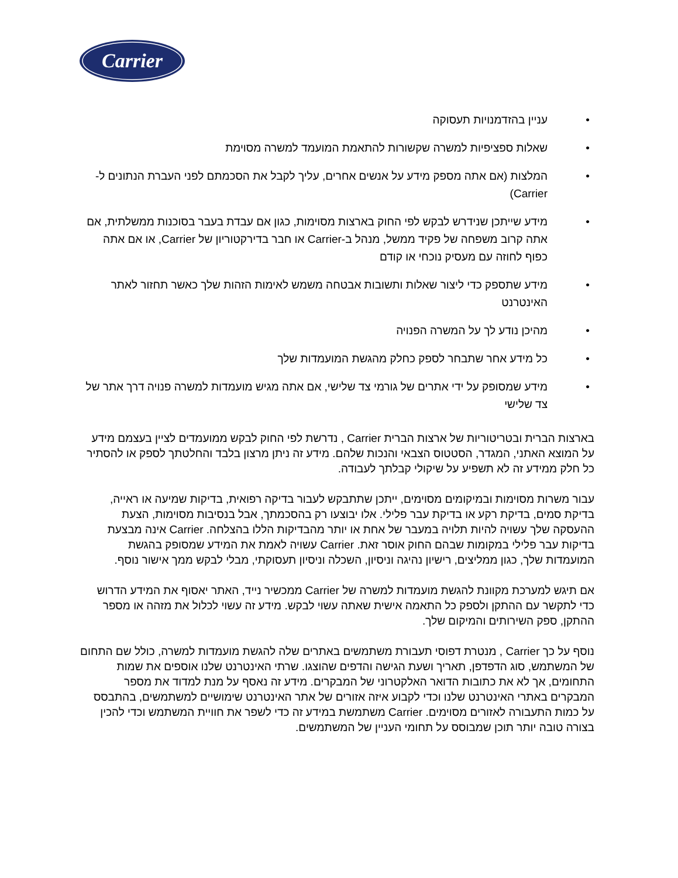Carrier
• עניין בהזדמנויות תעסוקה
• שאלות ספציפיות למשרה שקשורות להתאמת המועמד למשרה מסוימת
• המלצות (אם אתה מספק מידע על אנשים אחרים, עליך לקבל את הסכמתם לפני העברת הנתונים ל-Carrier)
• מידע שייתכן שנידרש לבקש לפי החוק בארצות מסוימות, כגון אם עבדת בעבר בסוכנות ממשלתית, אם אתה קרוב משפחה של פקיד ממשל, מנהל ב-Carrier או חבר בדירקטוריון של Carrier, או אם אתה כפוף לחוזה עם מעסיק נוכחי או קודם
• מידע שתספק כדי ליצור שאלות ותשובות אבטחה משמש לאימות הזהות שלך כאשר תחזור לאתר האינטרנט
• מהיכן נודע לך על המשרה הפנויה
• כל מידע אחר שתבחר לספק כחלק מהגשת המועמדות שלך
• מידע שמסופק על ידי אתרים של גורמי צד שלישי, אם אתה מגיש מועמדות למשרה פנויה דרך אתר של צד שלישי
בארצות הברית ובטריטוריות של ארצות הברית Carrier , נדרשת לפי החוק לבקש ממועמדים לציין בעצמם מידע על המוצא האתני, המגדר, הסטטוס הצבאי והנכות שלהם. מידע זה ניתן מרצון בלבד והחלטתך לספק או להסתיר כל חלק ממידע זה לא תשפיע על שיקולי קבלתך לעבודה.
עבור משרות מסוימות ובמיקומים מסוימים, ייתכן שתתבקש לעבור בדיקה רפואית, בדיקות שמיעה או ראייה, בדיקת סמים, בדיקת רקע או בדיקת עבר פלילי. אלו יבוצעו רק בהסכמתך, אבל בנסיבות מסוימות, הצעת ההעסקה שלך עשויה להיות תלויה במעבר של אחת או יותר מהבדיקות הללו בהצלחה. Carrier אינה מבצעת בדיקות עבר פלילי במקומות שבהם החוק אוסר זאת. Carrier עשויה לאמת את המידע שמסופק בהגשת המועמדות שלך, כגון ממליצים, רישיון נהיגה וניסיון, השכלה וניסיון תעסוקתי, מבלי לבקש ממך אישור נוסף.
אם תיגש למערכת מקוונת להגשת מועמדות למשרה של Carrier ממכשיר נייד, האתר יאסוף את המידע הדרוש כדי לתקשר עם ההתקן ולספק כל התאמה אישית שאתה עשוי לבקש. מידע זה עשוי לכלול את מזהה או מספר ההתקן, ספק השירותים והמיקום שלך.
נוסף על כך Carrier , מנטרת דפוסי תעבורת משתמשים באתרים שלה להגשת מועמדות למשרה, כולל שם התחום של המשתמש, סוג הדפדפן, תאריך ושעת הגישה והדפים שהוצגו. שרתי האינטרנט שלנו אוספים את שמות התחומים, אך לא את כתובות הדואר האלקטרוני של המבקרים. מידע זה נאסף על מנת למדוד את מספר המבקרים באתרי האינטרנט שלנו וכדי לקבוע איזה אזורים של אתר האינטרנט שימושיים למשתמשים, בהתבסס על כמות התעבורה לאזורים מסוימים. Carrier משתמשת במידע זה כדי לשפר את חוויית המשתמש וכדי להכין בצורה טובה יותר תוכן שמבוסס על תחומי העניין של המשתמשים.